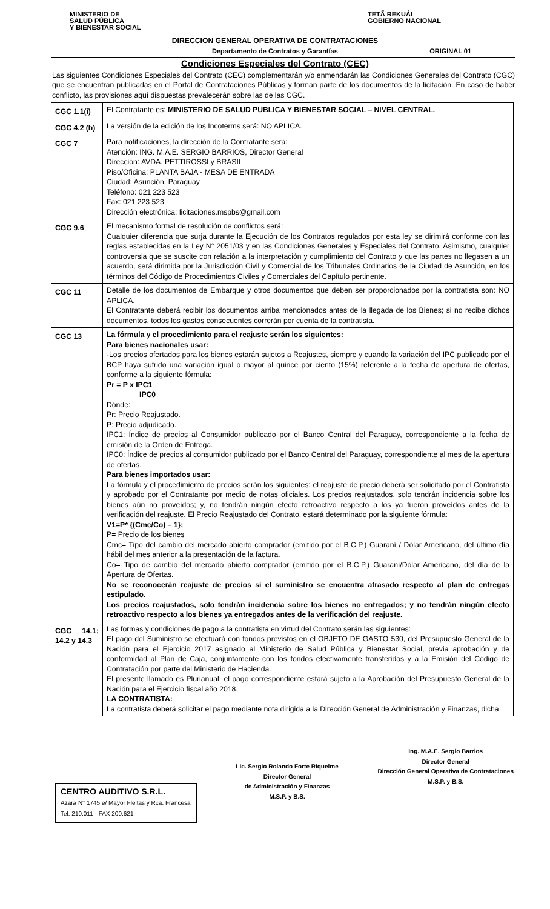MINISTERIO DE
SALUD PÚBLICA
Y BIENESTAR SOCIAL
TETÃ REKUÁI
GOBIERNO NACIONAL
DIRECCION GENERAL OPERATIVA DE CONTRATACIONES
Departamento de Contratos y Garantías ORIGINAL 01
Condiciones Especiales del Contrato (CEC)
Las siguientes Condiciones Especiales del Contrato (CEC) complementarán y/o enmendarán las Condiciones Generales del Contrato (CGC) que se encuentran publicadas en el Portal de Contrataciones Públicas y forman parte de los documentos de la licitación. En caso de haber conflicto, las provisiones aquí dispuestas prevalecerán sobre las de las CGC.
| CGC 1.1(i) | El Contratante es: MINISTERIO DE SALUD PUBLICA Y BIENESTAR SOCIAL – NIVEL CENTRAL. |
| CGC 4.2 (b) | La versión de la edición de los Incoterms será: NO APLICA. |
| CGC 7 | Para notificaciones, la dirección de la Contratante será: Atención: ING. M.A.E. SERGIO BARRIOS, Director General Dirección: AVDA. PETTIROSSI y BRASIL Piso/Oficina: PLANTA BAJA - MESA DE ENTRADA Ciudad: Asunción, Paraguay Teléfono: 021 223 523 Fax: 021 223 523 Dirección electrónica: licitaciones.mspbs@gmail.com |
| CGC 9.6 | El mecanismo formal de resolución de conflictos será: Cualquier diferencia que surja durante la Ejecución de los Contratos regulados por esta ley se dirimirá conforme con las reglas establecidas en la Ley N° 2051/03 y en las Condiciones Generales y Especiales del Contrato. Asimismo, cualquier controversia que se suscite con relación a la interpretación y cumplimiento del Contrato y que las partes no llegasen a un acuerdo, será dirimida por la Jurisdicción Civil y Comercial de los Tribunales Ordinarios de la Ciudad de Asunción, en los términos del Código de Procedimientos Civiles y Comerciales del Capítulo pertinente. |
| CGC 11 | Detalle de los documentos de Embarque y otros documentos que deben ser proporcionados por la contratista son: NO APLICA. El Contratante deberá recibir los documentos arriba mencionados antes de la llegada de los Bienes; si no recibe dichos documentos, todos los gastos consecuentes correrán por cuenta de la contratista. |
| CGC 13 | La fórmula y el procedimiento para el reajuste serán los siguientes: Para bienes nacionales usar: -Los precios ofertados para los bienes estarán sujetos a Reajustes, siempre y cuando la variación del IPC publicado por el BCP haya sufrido una variación igual o mayor al quince por ciento (15%) referente a la fecha de apertura de ofertas, conforme a la siguiente fórmula: Pr = P x IPC1 IPC0 Dónde: Pr: Precio Reajustado. P: Precio adjudicado. IPC1: Índice de precios al Consumidor publicado por el Banco Central del Paraguay, correspondiente a la fecha de emisión de la Orden de Entrega. IPC0: Índice de precios al consumidor publicado por el Banco Central del Paraguay, correspondiente al mes de la apertura de ofertas. Para bienes importados usar: La fórmula y el procedimiento de precios serán los siguientes: el reajuste de precio deberá ser solicitado por el Contratista y aprobado por el Contratante por medio de notas oficiales. Los precios reajustados, solo tendrán incidencia sobre los bienes aún no proveídos; y, no tendrán ningún efecto retroactivo respecto a los ya fueron proveídos antes de la verificación del reajuste. El Precio Reajustado del Contrato, estará determinado por la siguiente fórmula: V1=P* {(Cmc/Co) – 1}; P= Precio de los bienes Cmc= Tipo del cambio del mercado abierto comprador (emitido por el B.C.P.) Guaraní / Dólar Americano, del último día hábil del mes anterior a la presentación de la factura. Co= Tipo de cambio del mercado abierto comprador (emitido por el B.C.P.) Guaraní/Dólar Americano, del día de la Apertura de Ofertas. No se reconocerán reajuste de precios si el suministro se encuentra atrasado respecto al plan de entregas estipulado. Los precios reajustados, solo tendrán incidencia sobre los bienes no entregados; y no tendrán ningún efecto retroactivo respecto a los bienes ya entregados antes de la verificación del reajuste. |
| CGC 14.1; 14.2 y 14.3 | Las formas y condiciones de pago a la contratista en virtud del Contrato serán las siguientes: El pago del Suministro se efectuará con fondos previstos en el OBJETO DE GASTO 530, del Presupuesto General de la Nación para el Ejercicio 2017 asignado al Ministerio de Salud Pública y Bienestar Social, previa aprobación y de conformidad al Plan de Caja, conjuntamente con los fondos efectivamente transferidos y a la Emisión del Código de Contratación por parte del Ministerio de Hacienda. El presente llamado es Plurianual: el pago correspondiente estará sujeto a la Aprobación del Presupuesto General de la Nación para el Ejercicio fiscal año 2018. LA CONTRATISTA: La contratista deberá solicitar el pago mediante nota dirigida a la Dirección General de Administración y Finanzas, dicha |
CENTRO AUDITIVO S.R.L.
Azara N° 1745 e/ Mayor Fleitas y Rca. Francesa
Tel. 210.011 - FAX 200.621
Lic. Sergio Rolando Forte Riquelme
Director General
de Administración y Finanzas
M.S.P. y B.S.
Ing. M.A.E. Sergio Barrios
Director General
Dirección General Operativa de Contrataciones
M.S.P. y B.S.